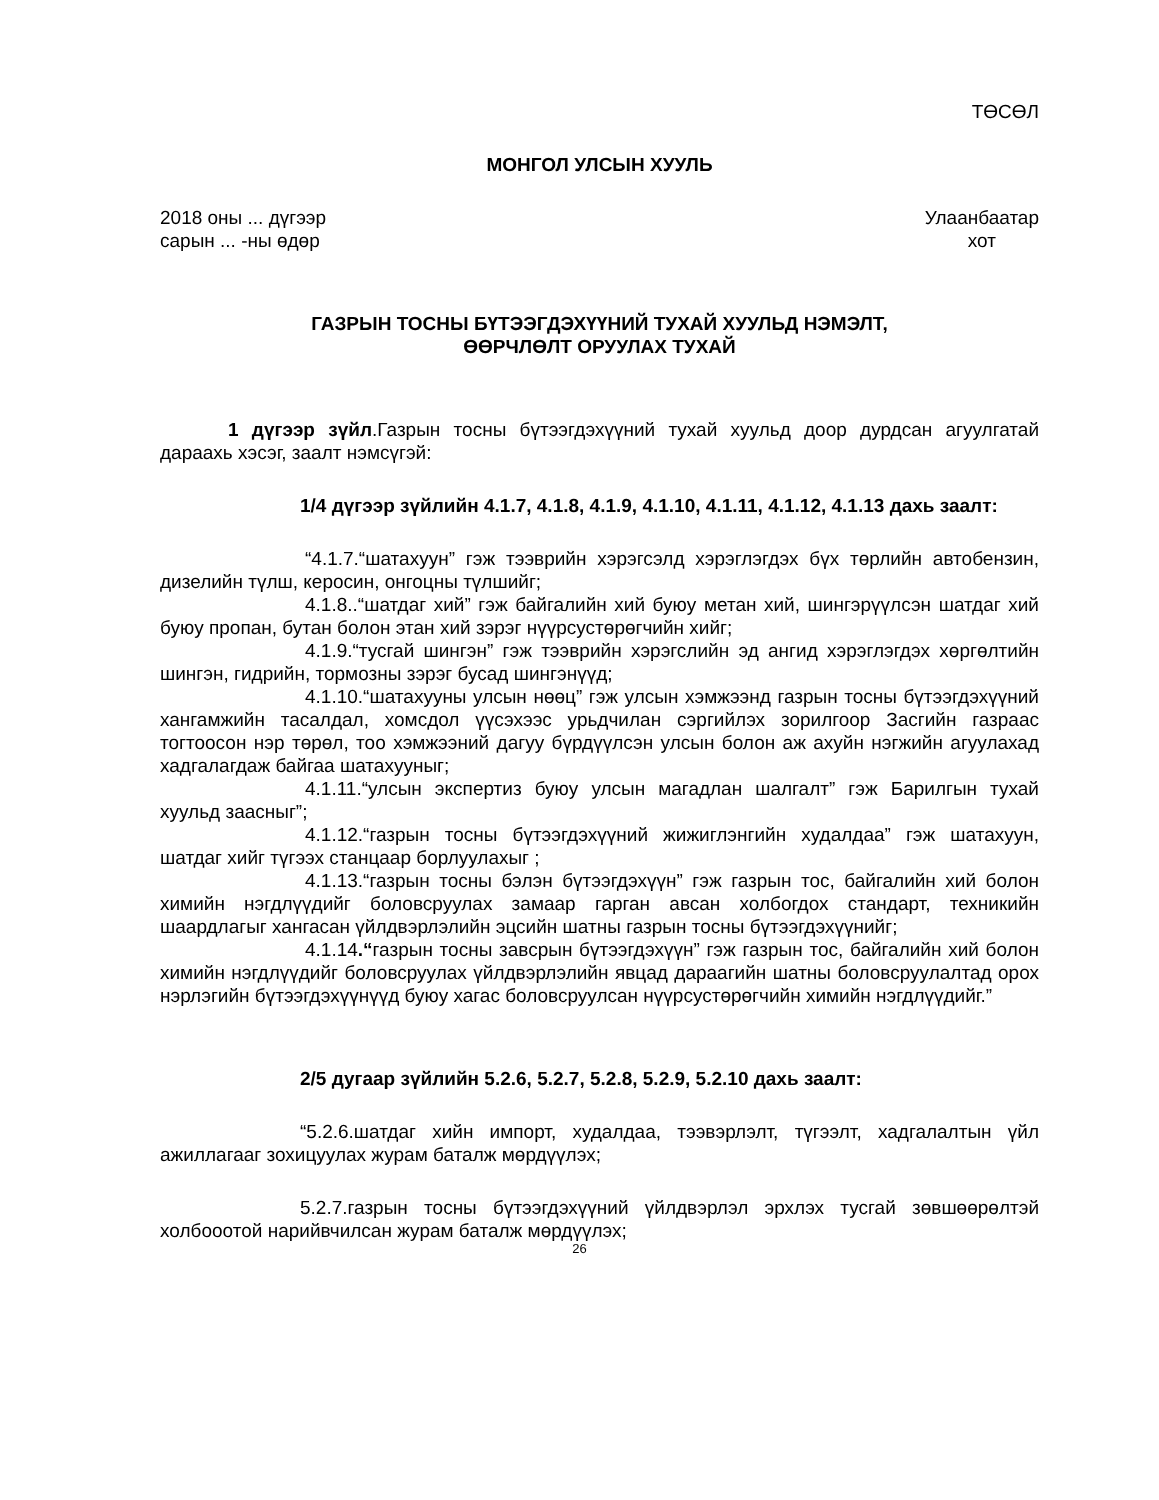ТӨСӨЛ
МОНГОЛ УЛСЫН ХУУЛЬ
2018 оны ... дүгээр
сарын ... -ны өдөр Улаанбаатар
хот
ГАЗРЫН ТОСНЫ БҮТЭЭГДЭХҮҮНИЙ ТУХАЙ ХУУЛЬД НЭМЭЛТ,
ӨӨРЧЛӨЛТ ОРУУЛАХ ТУХАЙ
1 дүгээр зүйл.Газрын тосны бүтээгдэхүүний тухай хуульд доор дурдсан агуулгатай дараахь хэсэг, заалт нэмсүгэй:
1/4 дүгээр зүйлийн 4.1.7, 4.1.8, 4.1.9, 4.1.10, 4.1.11, 4.1.12, 4.1.13 дахь заалт:
“4.1.7.“шатахуун” гэж тээврийн хэрэгсэлд хэрэглэгдэх бүх төрлийн автобензин, дизелийн түлш, керосин, онгоцны түлшийг;
4.1.8..“шатдаг хий” гэж байгалийн хий буюу метан хий, шингэрүүлсэн шатдаг хий буюу пропан, бутан болон этан хий зэрэг нүүрсустөрөгчийн хийг;
4.1.9.“тусгай шингэн” гэж тээврийн хэрэгслийн эд ангид хэрэглэгдэх хөргөлтийн шингэн, гидрийн, тормозны зэрэг бусад шингэнүүд;
4.1.10.“шатахууны улсын нөөц” гэж улсын хэмжээнд газрын тосны бүтээгдэхүүний хангамжийн тасалдал, хомсдол үүсэхээс урьдчилан сэргийлэх зорилгоор Засгийн газраас тогтоосон нэр төрөл, тоо хэмжээний дагуу бүрдүүлсэн улсын болон аж ахуйн нэгжийн агуулахад хадгалагдаж байгаа шатахууныг;
4.1.11.“улсын экспертиз буюу улсын магадлан шалгалт” гэж Барилгын тухай хуульд заасныг”;
4.1.12.“газрын тосны бүтээгдэхүүний жижиглэнгийн худалдаа” гэж шатахуун, шатдаг хийг түгээх станцаар борлуулахыг ;
4.1.13.“газрын тосны бэлэн бүтээгдэхүүн” гэж газрын тос, байгалийн хий болон химийн нэгдлүүдийг боловсруулах замаар гарган авсан холбогдох стандарт, техникийн шаардлагыг хангасан үйлдвэрлэлийн эцсийн шатны газрын тосны бүтээгдэхүүнийг;
4.1.14.“газрын тосны завсрын бүтээгдэхүүн” гэж газрын тос, байгалийн хий болон химийн нэгдлүүдийг боловсруулах үйлдвэрлэлийн явцад дараагийн шатны боловсруулалтад орох нэрлэгийн бүтээгдэхүүнүүд буюу хагас боловсруулсан нүүрсустөрөгчийн химийн нэгдлүүдийг.”
2/5 дугаар зүйлийн 5.2.6, 5.2.7, 5.2.8, 5.2.9, 5.2.10 дахь заалт:
“5.2.6.шатдаг хийн импорт, худалдаа, тээвэрлэлт, түгээлт, хадгалалтын үйл ажиллагааг зохицуулах журам баталж мөрдүүлэх;
5.2.7.газрын тосны бүтээгдэхүүний үйлдвэрлэл эрхлэх тусгай зөвшөөрөлтэй холбооотой нарийвчилсан журам баталж мөрдүүлэх;
26